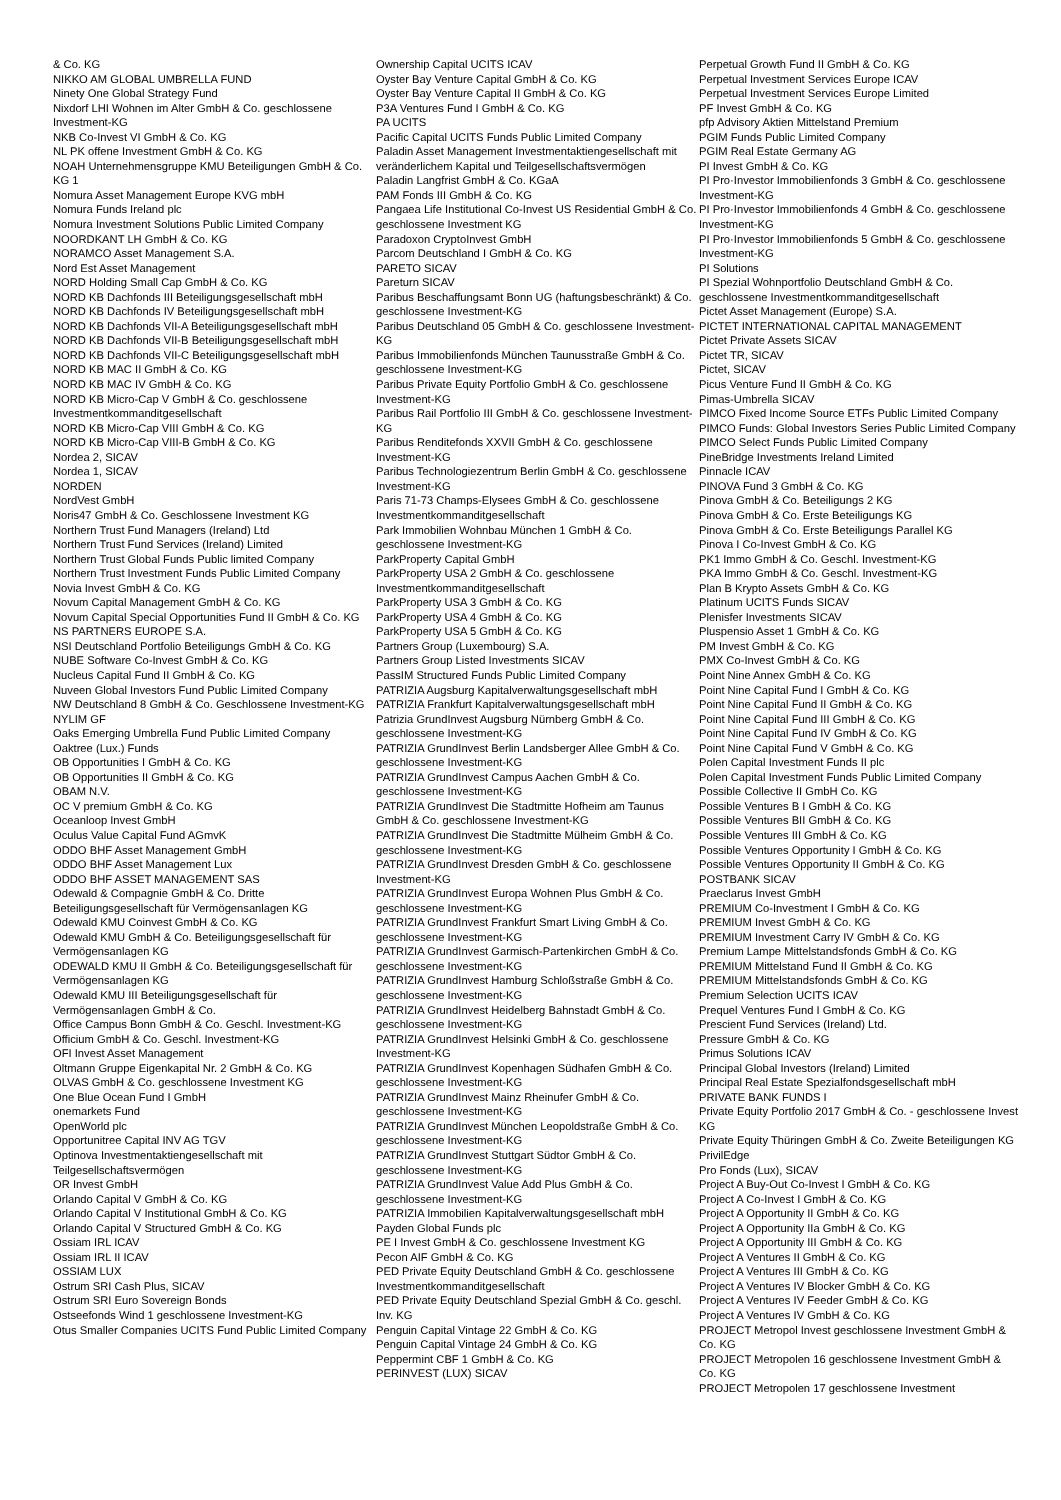& Co. KG
NIKKO AM GLOBAL UMBRELLA FUND
Ninety One Global Strategy Fund
Nixdorf LHI Wohnen im Alter GmbH & Co. geschlossene Investment-KG
NKB Co-Invest VI GmbH & Co. KG
NL PK offene Investment GmbH & Co. KG
NOAH Unternehmensgruppe KMU Beteiligungen GmbH & Co. KG 1
Nomura Asset Management Europe KVG mbH
Nomura Funds Ireland plc
Nomura Investment Solutions Public Limited Company
NOORDKANT LH GmbH & Co. KG
NORAMCO Asset Management S.A.
Nord Est Asset Management
NORD Holding Small Cap GmbH & Co. KG
NORD KB Dachfonds III Beteiligungsgesellschaft mbH
NORD KB Dachfonds IV Beteiligungsgesellschaft mbH
NORD KB Dachfonds VII-A Beteiligungsgesellschaft mbH
NORD KB Dachfonds VII-B Beteiligungsgesellschaft mbH
NORD KB Dachfonds VII-C Beteiligungsgesellschaft mbH
NORD KB MAC II GmbH & Co. KG
NORD KB MAC IV GmbH & Co. KG
NORD KB Micro-Cap V GmbH & Co. geschlossene Investmentkommanditgesellschaft
NORD KB Micro-Cap VIII GmbH & Co. KG
NORD KB Micro-Cap VIII-B GmbH & Co. KG
Nordea 2, SICAV
Nordea 1, SICAV
NORDEN
NordVest GmbH
Noris47 GmbH & Co. Geschlossene Investment KG
Northern Trust Fund Managers (Ireland) Ltd
Northern Trust Fund Services (Ireland) Limited
Northern Trust Global Funds Public limited Company
Northern Trust Investment Funds Public Limited Company
Novia Invest GmbH & Co. KG
Novum Capital Management GmbH & Co. KG
Novum Capital Special Opportunities Fund II GmbH & Co. KG
NS PARTNERS EUROPE S.A.
NSI Deutschland Portfolio Beteiligungs GmbH & Co. KG
NUBE Software Co-Invest GmbH & Co. KG
Nucleus Capital Fund II GmbH & Co. KG
Nuveen Global Investors Fund Public Limited Company
NW Deutschland 8 GmbH & Co. Geschlossene Investment-KG
NYLIM GF
Oaks Emerging Umbrella Fund Public Limited Company
Oaktree (Lux.) Funds
OB Opportunities I GmbH & Co. KG
OB Opportunities II GmbH & Co. KG
OBAM N.V.
OC V premium GmbH & Co. KG
Oceanloop Invest GmbH
Oculus Value Capital Fund AGmvK
ODDO BHF Asset Management GmbH
ODDO BHF Asset Management Lux
ODDO BHF ASSET MANAGEMENT SAS
Odewald & Compagnie GmbH & Co. Dritte Beteiligungsgesellschaft für Vermögensanlagen KG
Odewald KMU Coinvest GmbH & Co. KG
Odewald KMU GmbH & Co. Beteiligungsgesellschaft für Vermögensanlagen KG
ODEWALD KMU II GmbH & Co. Beteiligungsgesellschaft für Vermögensanlagen KG
Odewald KMU III Beteiligungsgesellschaft für Vermögensanlagen GmbH & Co.
Office Campus Bonn GmbH & Co. Geschl. Investment-KG
Officium GmbH & Co. Geschl. Investment-KG
OFI Invest Asset Management
Oltmann Gruppe Eigenkapital Nr. 2 GmbH & Co. KG
OLVAS GmbH & Co. geschlossene Investment KG
One Blue Ocean Fund I GmbH
onemarkets Fund
OpenWorld plc
Opportunitree Capital INV AG TGV
Optinova Investmentaktiengesellschaft mit Teilgesellschaftsvermögen
OR Invest GmbH
Orlando Capital V GmbH & Co. KG
Orlando Capital V Institutional GmbH & Co. KG
Orlando Capital V Structured GmbH & Co. KG
Ossiam IRL ICAV
Ossiam IRL II ICAV
OSSIAM LUX
Ostrum SRI Cash Plus, SICAV
Ostrum SRI Euro Sovereign Bonds
Ostseefonds Wind 1 geschlossene Investment-KG
Otus Smaller Companies UCITS Fund Public Limited Company
Ownership Capital UCITS ICAV
Oyster Bay Venture Capital GmbH & Co. KG
Oyster Bay Venture Capital II GmbH & Co. KG
P3A Ventures Fund I GmbH & Co. KG
PA UCITS
Pacific Capital UCITS Funds Public Limited Company
Paladin Asset Management Investmentaktiengesellschaft mit veränderlichem Kapital und Teilgesellschaftsvermögen
Paladin Langfrist GmbH & Co. KGaA
PAM Fonds III GmbH & Co. KG
Pangaea Life Institutional Co-Invest US Residential GmbH & Co. geschlossene Investment KG
Paradoxon CryptoInvest GmbH
Parcom Deutschland I GmbH & Co. KG
PARETO SICAV
Pareturn SICAV
Paribus Beschaffungsamt Bonn UG (haftungsbeschränkt) & Co. geschlossene Investment-KG
Paribus Deutschland 05 GmbH & Co. geschlossene Investment-KG
Paribus Immobilienfonds München Taunusstraße GmbH & Co. geschlossene Investment-KG
Paribus Private Equity Portfolio GmbH & Co. geschlossene Investment-KG
Paribus Rail Portfolio III GmbH & Co. geschlossene Investment-KG
Paribus Renditefonds XXVII GmbH & Co. geschlossene Investment-KG
Paribus Technologiezentrum Berlin GmbH & Co. geschlossene Investment-KG
Paris 71-73 Champs-Elysees GmbH & Co. geschlossene Investmentkommanditgesellschaft
Park Immobilien Wohnbau München 1 GmbH & Co. geschlossene Investment-KG
ParkProperty Capital GmbH
ParkProperty USA 2 GmbH & Co. geschlossene Investmentkommanditgesellschaft
ParkProperty USA 3 GmbH & Co. KG
ParkProperty USA 4 GmbH & Co. KG
ParkProperty USA 5 GmbH & Co. KG
Partners Group (Luxembourg) S.A.
Partners Group Listed Investments SICAV
PassIM Structured Funds Public Limited Company
PATRIZIA Augsburg Kapitalverwaltungsgesellschaft mbH
PATRIZIA Frankfurt Kapitalverwaltungsgesellschaft mbH
Patrizia GrundInvest Augsburg Nürnberg GmbH & Co. geschlossene Investment-KG
PATRIZIA GrundInvest Berlin Landsberger Allee GmbH & Co. geschlossene Investment-KG
PATRIZIA GrundInvest Campus Aachen GmbH & Co. geschlossene Investment-KG
PATRIZIA GrundInvest Die Stadtmitte Hofheim am Taunus GmbH & Co. geschlossene Investment-KG
PATRIZIA GrundInvest Die Stadtmitte Mülheim GmbH & Co. geschlossene Investment-KG
PATRIZIA GrundInvest Dresden GmbH & Co. geschlossene Investment-KG
PATRIZIA GrundInvest Europa Wohnen Plus GmbH & Co. geschlossene Investment-KG
PATRIZIA GrundInvest Frankfurt Smart Living GmbH & Co. geschlossene Investment-KG
PATRIZIA GrundInvest Garmisch-Partenkirchen GmbH & Co. geschlossene Investment-KG
PATRIZIA GrundInvest Hamburg Schloßstraße GmbH & Co. geschlossene Investment-KG
PATRIZIA GrundInvest Heidelberg Bahnstadt GmbH & Co. geschlossene Investment-KG
PATRIZIA GrundInvest Helsinki GmbH & Co. geschlossene Investment-KG
PATRIZIA GrundInvest Kopenhagen Südhafen GmbH & Co. geschlossene Investment-KG
PATRIZIA GrundInvest Mainz Rheinufer GmbH & Co. geschlossene Investment-KG
PATRIZIA GrundInvest München Leopoldstraße GmbH & Co. geschlossene Investment-KG
PATRIZIA GrundInvest Stuttgart Südtor GmbH & Co. geschlossene Investment-KG
PATRIZIA GrundInvest Value Add Plus GmbH & Co. geschlossene Investment-KG
PATRIZIA Immobilien Kapitalverwaltungsgesellschaft mbH
Payden Global Funds plc
PE I Invest GmbH & Co. geschlossene Investment KG
Pecon AIF GmbH & Co. KG
PED Private Equity Deutschland GmbH & Co. geschlossene Investmentkommanditgesellschaft
PED Private Equity Deutschland Spezial GmbH & Co. geschl. Inv. KG
Penguin Capital Vintage 22 GmbH & Co. KG
Penguin Capital Vintage 24 GmbH & Co. KG
Peppermint CBF 1 GmbH & Co. KG
PERINVEST (LUX) SICAV
Perpetual Growth Fund II GmbH & Co. KG
Perpetual Investment Services Europe ICAV
Perpetual Investment Services Europe Limited
PF Invest GmbH & Co. KG
pfp Advisory Aktien Mittelstand Premium
PGIM Funds Public Limited Company
PGIM Real Estate Germany AG
PI Invest GmbH & Co. KG
PI Pro·Investor Immobilienfonds 3 GmbH & Co. geschlossene Investment-KG
PI Pro·Investor Immobilienfonds 4 GmbH & Co. geschlossene Investment-KG
PI Pro·Investor Immobilienfonds 5 GmbH & Co. geschlossene Investment-KG
PI Solutions
PI Spezial Wohnportfolio Deutschland GmbH & Co. geschlossene Investmentkommanditgesellschaft
Pictet Asset Management (Europe) S.A.
PICTET INTERNATIONAL CAPITAL MANAGEMENT
Pictet Private Assets SICAV
Pictet TR, SICAV
Pictet, SICAV
Picus Venture Fund II GmbH & Co. KG
Pimas-Umbrella SICAV
PIMCO Fixed Income Source ETFs Public Limited Company
PIMCO Funds: Global Investors Series Public Limited Company
PIMCO Select Funds Public Limited Company
PineBridge Investments Ireland Limited
Pinnacle ICAV
PINOVA Fund 3 GmbH & Co. KG
Pinova GmbH & Co. Beteiligungs 2 KG
Pinova GmbH & Co. Erste Beteiligungs KG
Pinova GmbH & Co. Erste Beteiligungs Parallel KG
Pinova I Co-Invest GmbH & Co. KG
PK1 Immo GmbH & Co. Geschl. Investment-KG
PKA Immo GmbH & Co. Geschl. Investment-KG
Plan B Krypto Assets GmbH & Co. KG
Platinum UCITS Funds SICAV
Plenisfer Investments SICAV
Pluspensio Asset 1 GmbH & Co. KG
PM Invest GmbH & Co. KG
PMX Co-Invest GmbH & Co. KG
Point Nine Annex GmbH & Co. KG
Point Nine Capital Fund I GmbH & Co. KG
Point Nine Capital Fund II GmbH & Co. KG
Point Nine Capital Fund III GmbH & Co. KG
Point Nine Capital Fund IV GmbH & Co. KG
Point Nine Capital Fund V GmbH & Co. KG
Polen Capital Investment Funds II plc
Polen Capital Investment Funds Public Limited Company
Possible Collective II GmbH Co. KG
Possible Ventures B I GmbH & Co. KG
Possible Ventures BII GmbH & Co. KG
Possible Ventures III GmbH & Co. KG
Possible Ventures Opportunity I GmbH & Co. KG
Possible Ventures Opportunity II GmbH & Co. KG
POSTBANK SICAV
Praeclarus Invest GmbH
PREMIUM Co-Investment I GmbH & Co. KG
PREMIUM Invest GmbH & Co. KG
PREMIUM Investment Carry IV GmbH & Co. KG
Premium Lampe Mittelstandsfonds GmbH & Co. KG
PREMIUM Mittelstand Fund II GmbH & Co. KG
PREMIUM Mittelstandsfonds GmbH & Co. KG
Premium Selection UCITS ICAV
Prequel Ventures Fund I GmbH & Co. KG
Prescient Fund Services (Ireland) Ltd.
Pressure GmbH & Co. KG
Primus Solutions ICAV
Principal Global Investors (Ireland) Limited
Principal Real Estate Spezialfondsgesellschaft mbH
PRIVATE BANK FUNDS I
Private Equity Portfolio 2017 GmbH & Co. - geschlossene Invest KG
Private Equity Thüringen GmbH & Co. Zweite Beteiligungen KG
PrivilEdge
Pro Fonds (Lux), SICAV
Project A Buy-Out Co-Invest I GmbH & Co. KG
Project A Co-Invest I GmbH & Co. KG
Project A Opportunity II GmbH & Co. KG
Project A Opportunity IIa GmbH & Co. KG
Project A Opportunity III GmbH & Co. KG
Project A Ventures II GmbH & Co. KG
Project A Ventures III GmbH & Co. KG
Project A Ventures IV Blocker GmbH & Co. KG
Project A Ventures IV Feeder GmbH & Co. KG
Project A Ventures IV GmbH & Co. KG
PROJECT Metropol Invest geschlossene Investment GmbH & Co. KG
PROJECT Metropolen 16 geschlossene Investment GmbH & Co. KG
PROJECT Metropolen 17 geschlossene Investment